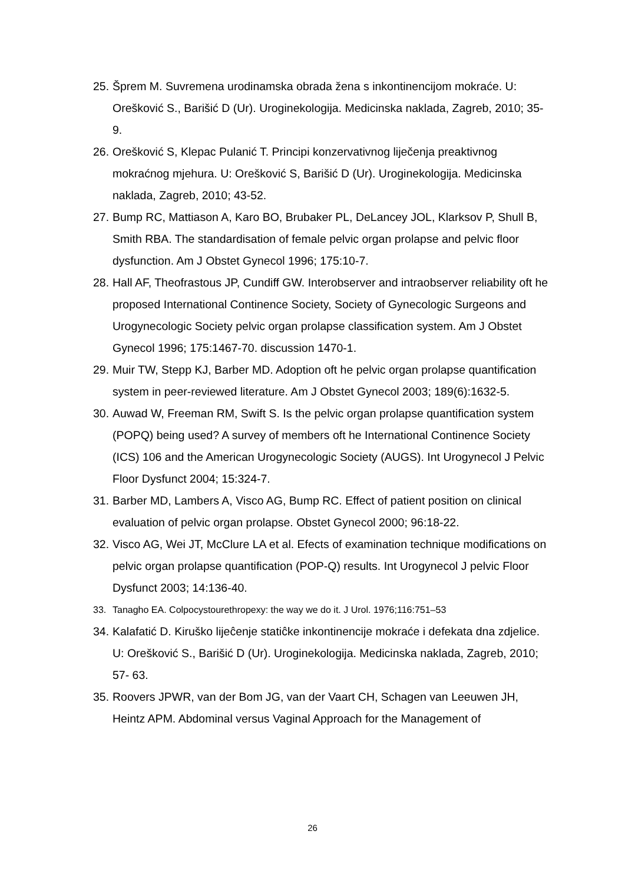25. Šprem M. Suvremena urodinamska obrada žena s inkontinencijom mokraće. U: Orešković S., Barišić D (Ur). Uroginekologija. Medicinska naklada, Zagreb, 2010; 35-9.
26. Orešković S, Klepac Pulanić T. Principi konzervativnog liječenja preaktivnog mokraćnog mjehura. U: Orešković S, Barišić D (Ur). Uroginekologija. Medicinska naklada, Zagreb, 2010; 43-52.
27. Bump RC, Mattiason A, Karo BO, Brubaker PL, DeLancey JOL, Klarksov P, Shull B, Smith RBA. The standardisation of female pelvic organ prolapse and pelvic floor dysfunction. Am J Obstet Gynecol 1996; 175:10-7.
28. Hall AF, Theofrastous JP, Cundiff GW. Interobserver and intraobserver reliability oft he proposed International Continence Society, Society of Gynecologic Surgeons and Urogynecologic Society pelvic organ prolapse classification system. Am J Obstet Gynecol 1996; 175:1467-70. discussion 1470-1.
29. Muir TW, Stepp KJ, Barber MD. Adoption oft he pelvic organ prolapse quantification system in peer-reviewed literature. Am J Obstet Gynecol 2003; 189(6):1632-5.
30. Auwad W, Freeman RM, Swift S. Is the pelvic organ prolapse quantification system (POPQ) being used? A survey of members oft he International Continence Society (ICS) 106 and the American Urogynecologic Society (AUGS). Int Urogynecol J Pelvic Floor Dysfunct 2004; 15:324-7.
31. Barber MD, Lambers A, Visco AG, Bump RC. Effect of patient position on clinical evaluation of pelvic organ prolapse. Obstet Gynecol 2000; 96:18-22.
32. Visco AG, Wei JT, McClure LA et al. Efects of examination technique modifications on pelvic organ prolapse quantification (POP-Q) results. Int Urogynecol J pelvic Floor Dysfunct 2003; 14:136-40.
33. Tanagho EA. Colpocystourethropexy: the way we do it. J Urol. 1976;116:751–53
34. Kalafatić D. Kiruško lijeĉenje statiĉke inkontinencije mokraće i defekata dna zdjelice. U: Orešković S., Barišić D (Ur). Uroginekologija. Medicinska naklada, Zagreb, 2010; 57- 63.
35. Roovers JPWR, van der Bom JG, van der Vaart CH, Schagen van Leeuwen JH, Heintz APM. Abdominal versus Vaginal Approach for the Management of
26